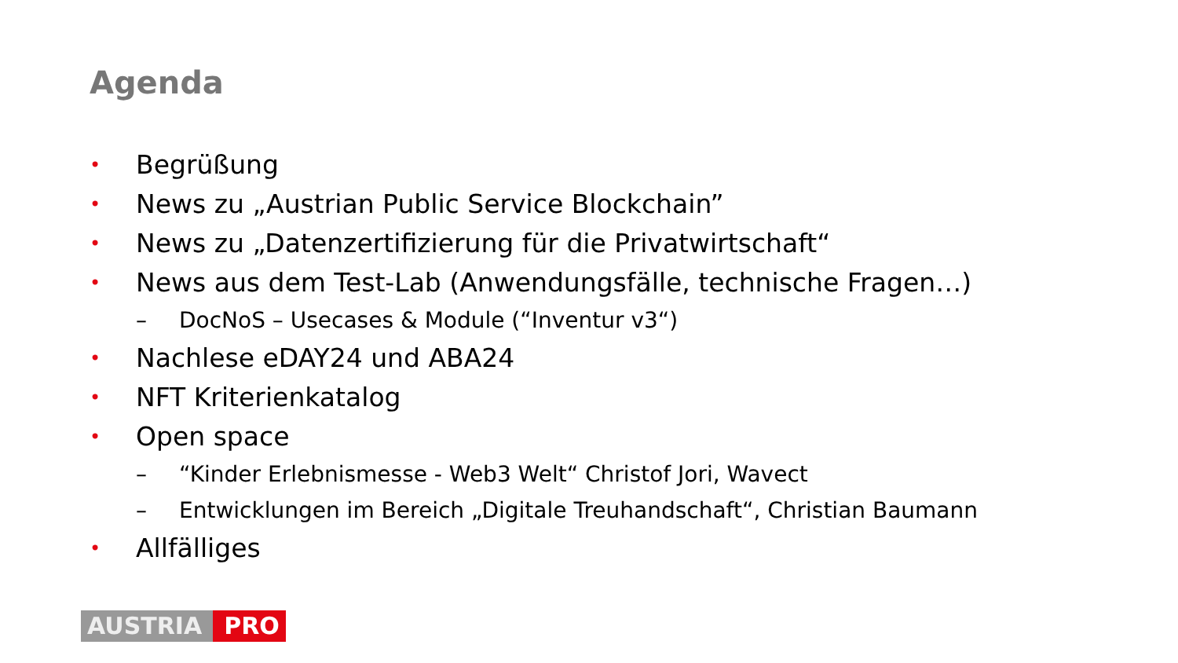Agenda
• Begrüßung
• News zu „Austrian Public Service Blockchain”
• News zu „Datenzertifizierung für die Privatwirtschaft“
• News aus dem Test-Lab (Anwendungsfälle, technische Fragen…)
– DocNoS – Usecases & Module (“Inventur v3“)
• Nachlese eDAY24 und ABA24
• NFT Kriterienkatalog
• Open space
– “Kinder Erlebnismesse - Web3 Welt“ Christof Jori, Wavect
– Entwicklungen im Bereich „Digitale Treuhandschaft“, Christian Baumann
• Allfälliges
AUSTRIA PRO